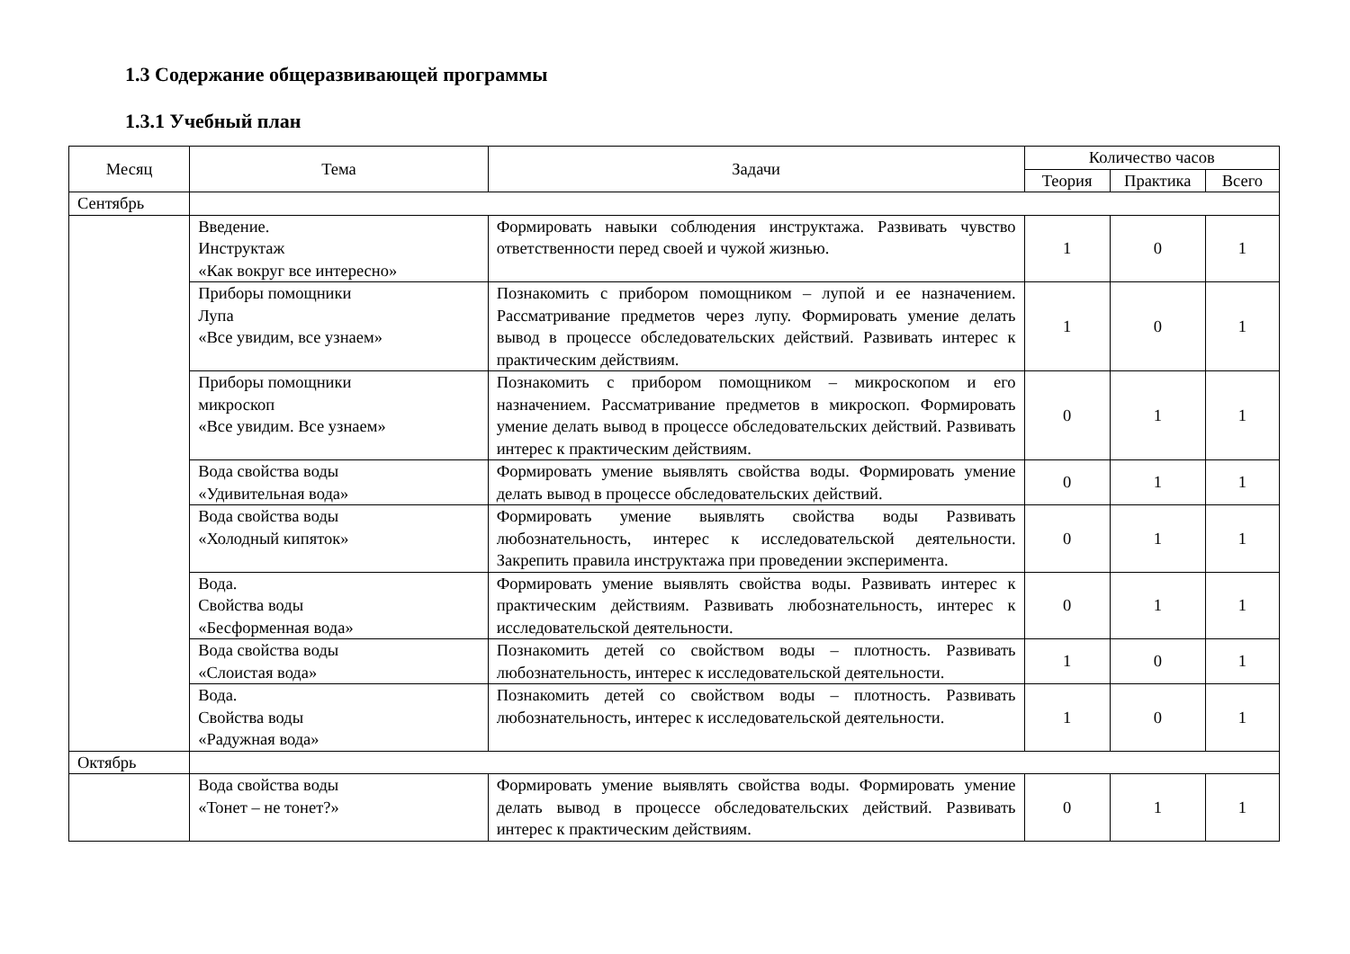1.3 Содержание общеразвивающей программы
1.3.1 Учебный план
| Месяц | Тема | Задачи | Количество часов | | |
| --- | --- | --- | --- | --- | --- |
| | | | Теория | Практика | Всего |
| Сентябрь | | | | | |
| | Введение. Инструктаж «Как вокруг все интересно» | Формировать навыки соблюдения инструктажа. Развивать чувство ответственности перед своей и чужой жизнью. | 1 | 0 | 1 |
| | Приборы помощники Лупа «Все увидим, все узнаем» | Познакомить с прибором помощником – лупой и ее назначением. Рассматривание предметов через лупу. Формировать умение делать вывод в процессе обследовательских действий. Развивать интерес к практическим действиям. | 1 | 0 | 1 |
| | Приборы помощники микроскоп «Все увидим. Все узнаем» | Познакомить с прибором помощником – микроскопом и его назначением. Рассматривание предметов в микроскоп. Формировать умение делать вывод в процессе обследовательских действий. Развивать интерес к практическим действиям. | 0 | 1 | 1 |
| | Вода свойства воды «Удивительная вода» | Формировать умение выявлять свойства воды. Формировать умение делать вывод в процессе обследовательских действий. | 0 | 1 | 1 |
| | Вода свойства воды «Холодный кипяток» | Формировать умение выявлять свойства воды Развивать любознательность, интерес к исследовательской деятельности. Закрепить правила инструктажа при проведении эксперимента. | 0 | 1 | 1 |
| | Вода. Свойства воды «Бесформенная вода» | Формировать умение выявлять свойства воды. Развивать интерес к практическим действиям. Развивать любознательность, интерес к исследовательской деятельности. | 0 | 1 | 1 |
| | Вода свойства воды «Слоистая вода» | Познакомить детей со свойством воды – плотность. Развивать любознательность, интерес к исследовательской деятельности. | 1 | 0 | 1 |
| | Вода. Свойства воды «Радужная вода» | Познакомить детей со свойством воды – плотность. Развивать любознательность, интерес к исследовательской деятельности. | 1 | 0 | 1 |
| Октябрь | | | | | |
| | Вода свойства воды «Тонет – не тонет?» | Формировать умение выявлять свойства воды. Формировать умение делать вывод в процессе обследовательских действий. Развивать интерес к практическим действиям. | 0 | 1 | 1 |